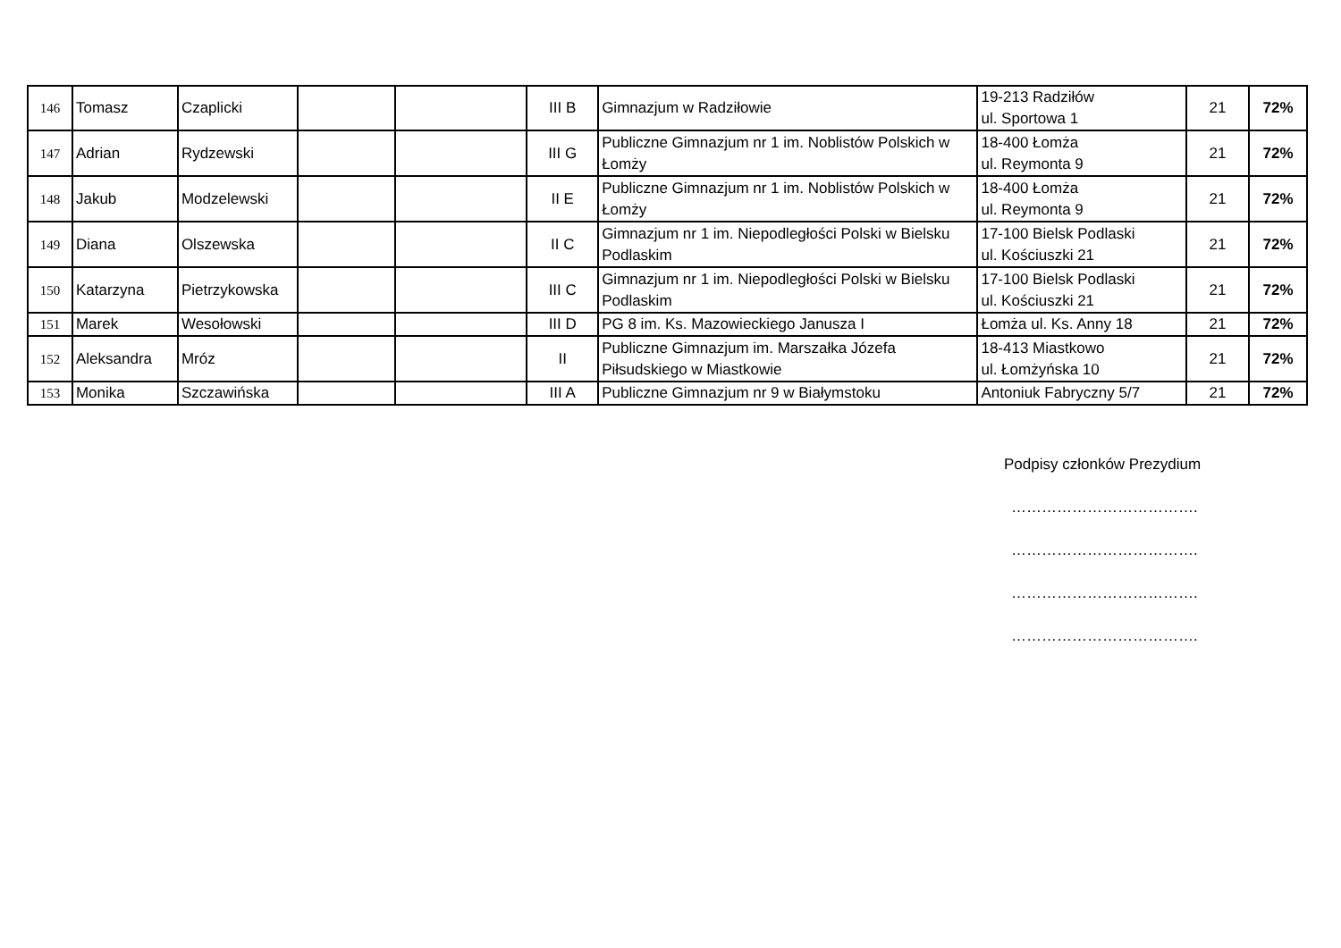| 146 | Tomasz | Czaplicki | | | III B | Gimnazjum w Radziłowie | 19-213 Radziłów ul. Sportowa 1 | 21 | 72% |
| 147 | Adrian | Rydzewski | | | III G | Publiczne Gimnazjum nr 1 im. Noblistów Polskich w Łomży | 18-400 Łomża ul. Reymonta 9 | 21 | 72% |
| 148 | Jakub | Modzelewski | | | II E | Publiczne Gimnazjum nr 1 im. Noblistów Polskich w Łomży | 18-400 Łomża ul. Reymonta 9 | 21 | 72% |
| 149 | Diana | Olszewska | | | II C | Gimnazjum nr 1 im. Niepodległości Polski w Bielsku Podlaskim | 17-100 Bielsk Podlaski ul. Kościuszki 21 | 21 | 72% |
| 150 | Katarzyna | Pietrzykowska | | | III C | Gimnazjum nr 1 im. Niepodległości Polski w Bielsku Podlaskim | 17-100 Bielsk Podlaski ul. Kościuszki 21 | 21 | 72% |
| 151 | Marek | Wesołowski | | | III D | PG 8 im. Ks. Mazowieckiego Janusza I | Łomża ul. Ks. Anny 18 | 21 | 72% |
| 152 | Aleksandra | Mróz | | | II | Publiczne Gimnazjum im. Marszałka Józefa Piłsudskiego w Miastkowie | 18-413 Miastkowo ul. Łomżyńska 10 | 21 | 72% |
| 153 | Monika | Szczawińska | | | III A | Publiczne Gimnazjum nr 9 w Białymstoku | Antoniuk Fabryczny 5/7 | 21 | 72% |
Podpisy członków Prezydium
……………………………….
……………………………….
……………………………….
……………………………….